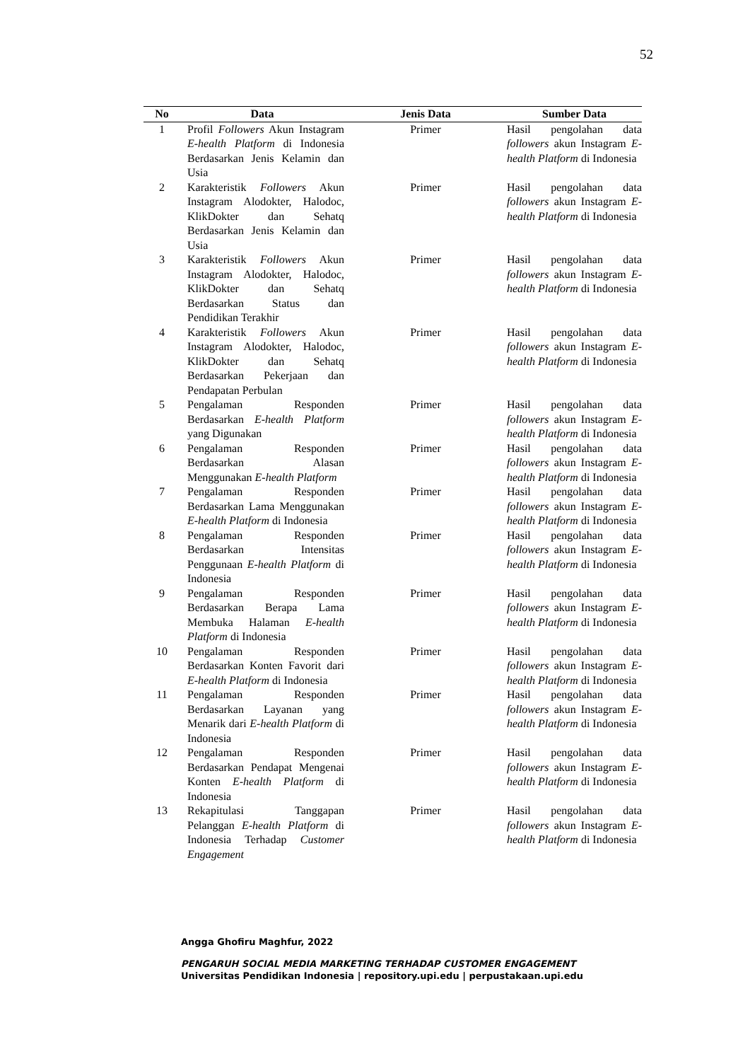52
| No | Data | Jenis Data | Sumber Data |
| --- | --- | --- | --- |
| 1 | Profil Followers Akun Instagram E-health Platform di Indonesia Berdasarkan Jenis Kelamin dan Usia | Primer | Hasil pengolahan data followers akun Instagram E-health Platform di Indonesia |
| 2 | Karakteristik Followers Akun Instagram Alodokter, Halodoc, KlikDokter dan Sehatq Berdasarkan Jenis Kelamin dan Usia | Primer | Hasil pengolahan data followers akun Instagram E-health Platform di Indonesia |
| 3 | Karakteristik Followers Akun Instagram Alodokter, Halodoc, KlikDokter dan Sehatq Berdasarkan Status dan Pendidikan Terakhir | Primer | Hasil pengolahan data followers akun Instagram E-health Platform di Indonesia |
| 4 | Karakteristik Followers Akun Instagram Alodokter, Halodoc, KlikDokter dan Sehatq Berdasarkan Pekerjaan dan Pendapatan Perbulan | Primer | Hasil pengolahan data followers akun Instagram E-health Platform di Indonesia |
| 5 | Pengalaman Responden Berdasarkan E-health Platform yang Digunakan | Primer | Hasil pengolahan data followers akun Instagram E-health Platform di Indonesia |
| 6 | Pengalaman Responden Berdasarkan Alasan Menggunakan E-health Platform | Primer | Hasil pengolahan data followers akun Instagram E-health Platform di Indonesia |
| 7 | Pengalaman Responden Berdasarkan Lama Menggunakan E-health Platform di Indonesia | Primer | Hasil pengolahan data followers akun Instagram E-health Platform di Indonesia |
| 8 | Pengalaman Responden Berdasarkan Intensitas Penggunaan E-health Platform di Indonesia | Primer | Hasil pengolahan data followers akun Instagram E-health Platform di Indonesia |
| 9 | Pengalaman Responden Berdasarkan Berapa Lama Membuka Halaman E-health Platform di Indonesia | Primer | Hasil pengolahan data followers akun Instagram E-health Platform di Indonesia |
| 10 | Pengalaman Responden Berdasarkan Konten Favorit dari E-health Platform di Indonesia | Primer | Hasil pengolahan data followers akun Instagram E-health Platform di Indonesia |
| 11 | Pengalaman Responden Berdasarkan Layanan yang Menarik dari E-health Platform di Indonesia | Primer | Hasil pengolahan data followers akun Instagram E-health Platform di Indonesia |
| 12 | Pengalaman Responden Berdasarkan Pendapat Mengenai Konten E-health Platform di Indonesia | Primer | Hasil pengolahan data followers akun Instagram E-health Platform di Indonesia |
| 13 | Rekapitulasi Tanggapan Pelanggan E-health Platform di Indonesia Terhadap Customer Engagement | Primer | Hasil pengolahan data followers akun Instagram E-health Platform di Indonesia |
Angga Ghofiru Maghfur, 2022
PENGARUH SOCIAL MEDIA MARKETING TERHADAP CUSTOMER ENGAGEMENT
Universitas Pendidikan Indonesia | repository.upi.edu | perpustakaan.upi.edu